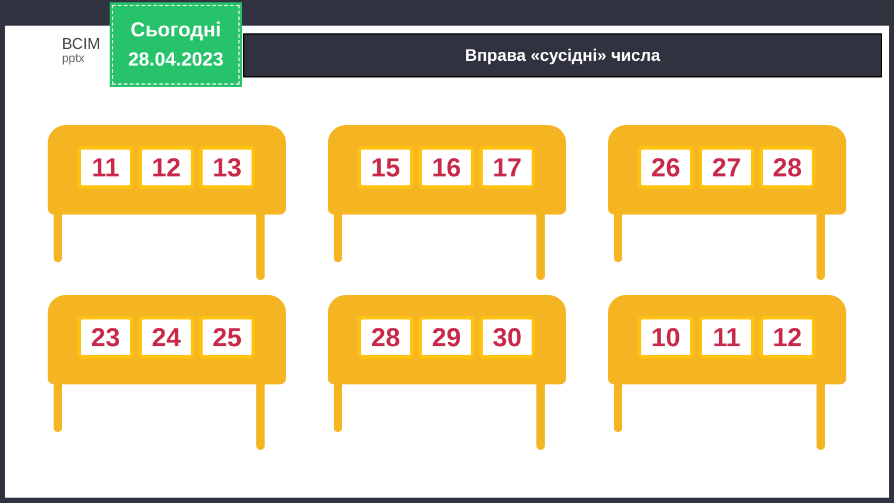ВСІМ
pptx
Сьогодні
28.04.2023
Вправа «сусідні» числа
11 12 13
15 16 17
26 27 28
23 24 25
28 29 30
10 11 12